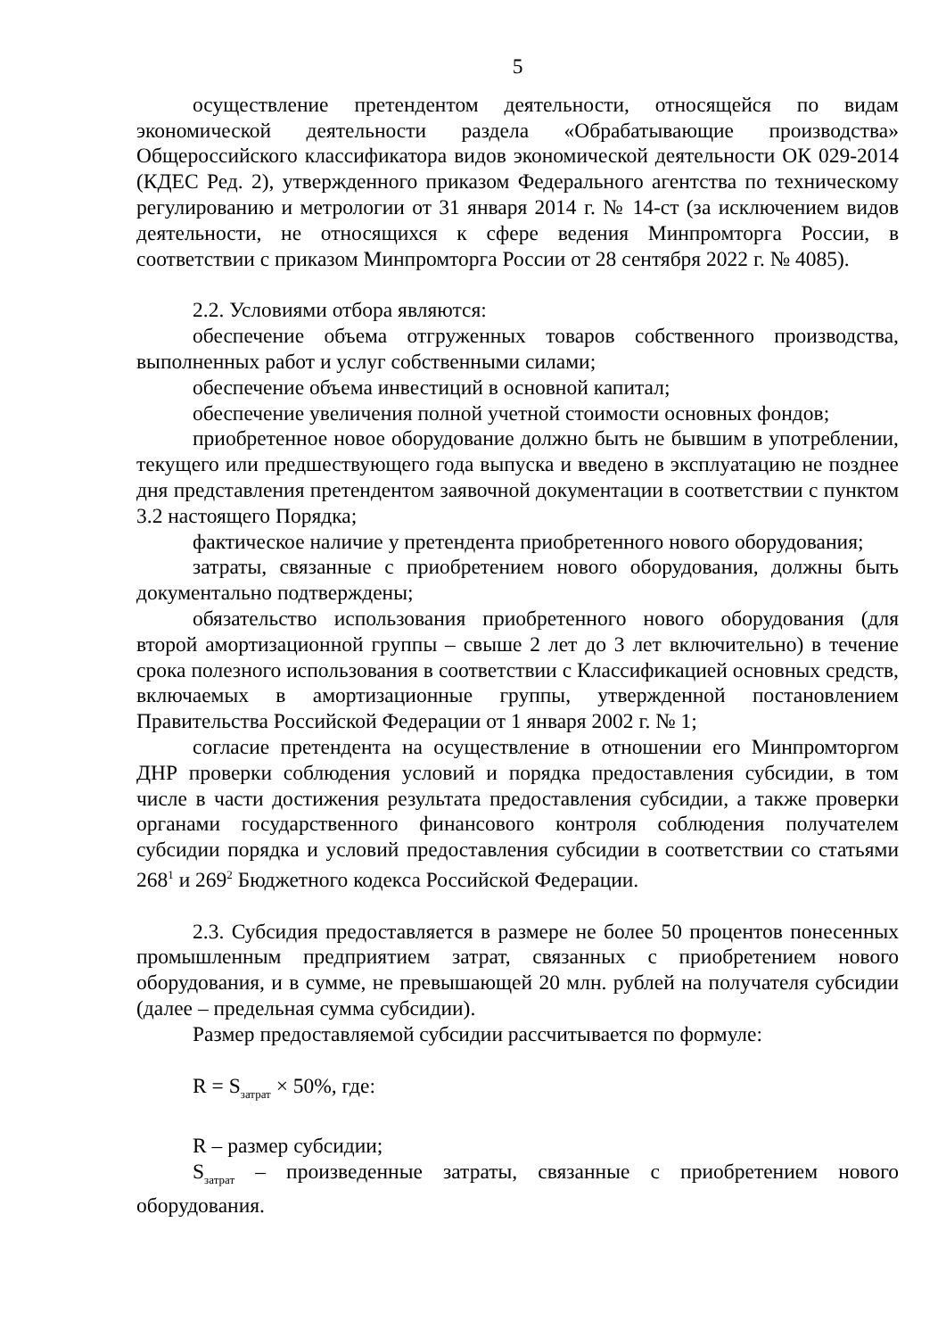5
осуществление претендентом деятельности, относящейся по видам экономической деятельности раздела «Обрабатывающие производства» Общероссийского классификатора видов экономической деятельности ОК 029-2014 (КДЕС Ред. 2), утвержденного приказом Федерального агентства по техническому регулированию и метрологии от 31 января 2014 г. № 14-ст (за исключением видов деятельности, не относящихся к сфере ведения Минпромторга России, в соответствии с приказом Минпромторга России от 28 сентября 2022 г. № 4085).
2.2. Условиями отбора являются:
обеспечение объема отгруженных товаров собственного производства, выполненных работ и услуг собственными силами;
обеспечение объема инвестиций в основной капитал;
обеспечение увеличения полной учетной стоимости основных фондов;
приобретенное новое оборудование должно быть не бывшим в употреблении, текущего или предшествующего года выпуска и введено в эксплуатацию не позднее дня представления претендентом заявочной документации в соответствии с пунктом 3.2 настоящего Порядка;
фактическое наличие у претендента приобретенного нового оборудования;
затраты, связанные с приобретением нового оборудования, должны быть документально подтверждены;
обязательство использования приобретенного нового оборудования (для второй амортизационной группы – свыше 2 лет до 3 лет включительно) в течение срока полезного использования в соответствии с Классификацией основных средств, включаемых в амортизационные группы, утвержденной постановлением Правительства Российской Федерации от 1 января 2002 г. № 1;
согласие претендента на осуществление в отношении его Минпромторгом ДНР проверки соблюдения условий и порядка предоставления субсидии, в том числе в части достижения результата предоставления субсидии, а также проверки органами государственного финансового контроля соблюдения получателем субсидии порядка и условий предоставления субсидии в соответствии со статьями 268<sup>1</sup> и 269<sup>2</sup> Бюджетного кодекса Российской Федерации.
2.3. Субсидия предоставляется в размере не более 50 процентов понесенных промышленным предприятием затрат, связанных с приобретением нового оборудования, и в сумме, не превышающей 20 млн. рублей на получателя субсидии (далее – предельная сумма субсидии).
Размер предоставляемой субсидии рассчитывается по формуле:
R = S<sub>затрат</sub> × 50%, где:
R – размер субсидии;
S<sub>затрат</sub> – произведенные затраты, связанные с приобретением нового оборудования.